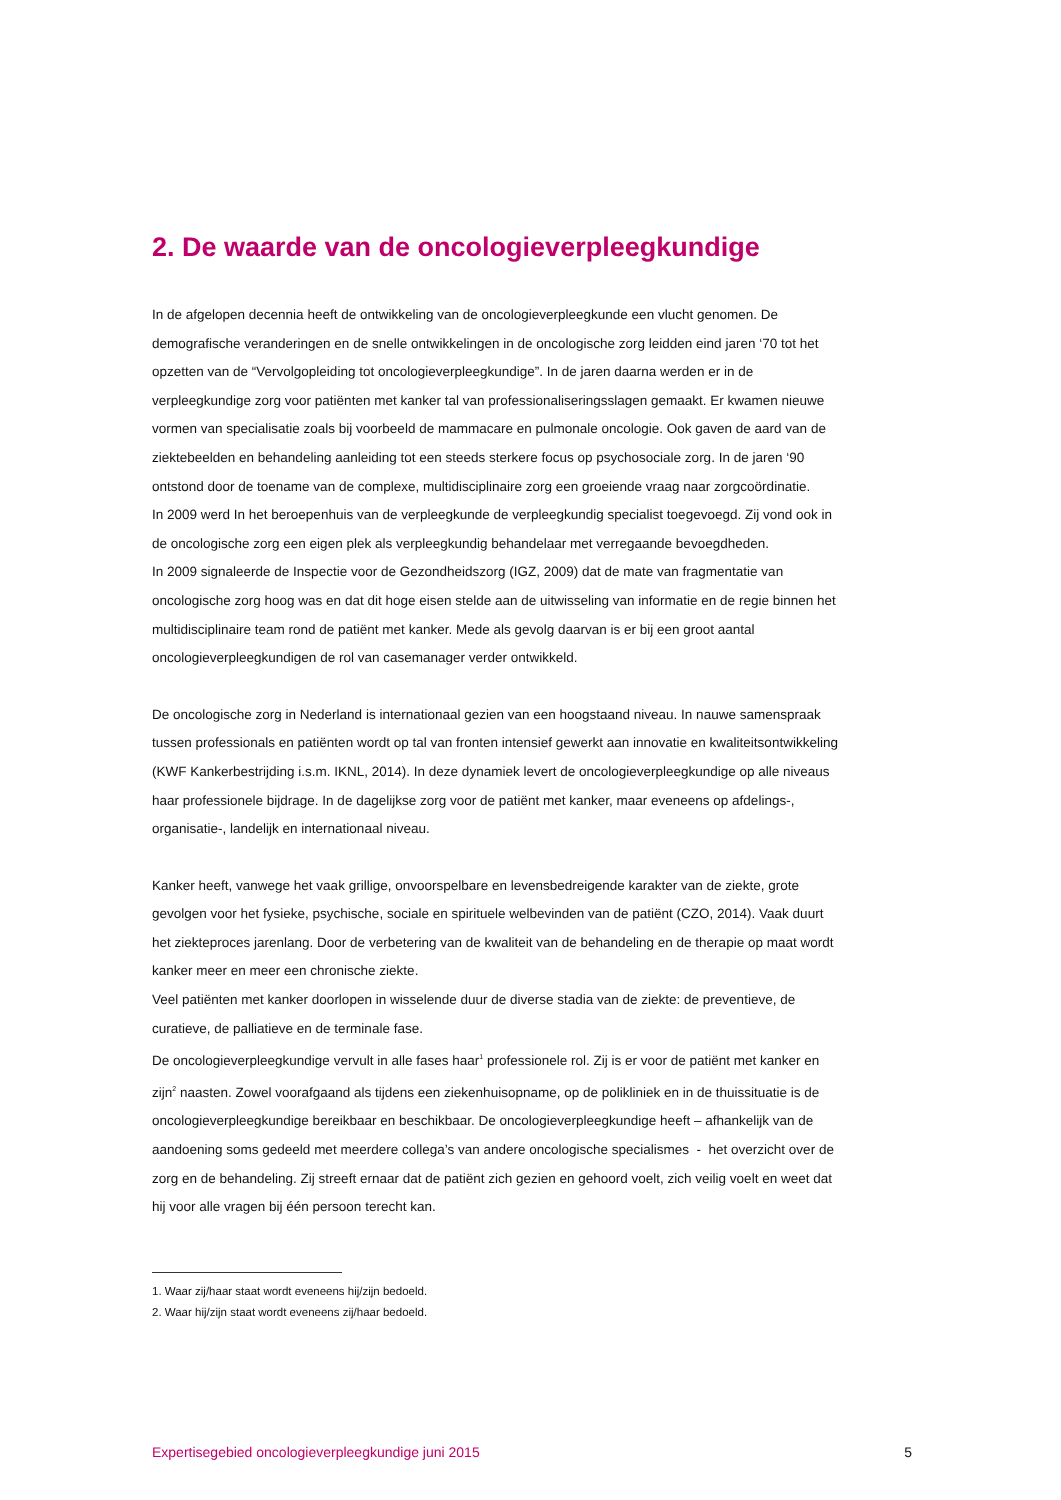2. De waarde van de oncologieverpleegkundige
In de afgelopen decennia heeft de ontwikkeling van de oncologieverpleegkunde een vlucht genomen. De demografische veranderingen en de snelle ontwikkelingen in de oncologische zorg leidden eind jaren ‘70 tot het opzetten van de “Vervolgopleiding tot oncologieverpleegkundige”. In de jaren daarna werden er in de verpleegkundige zorg voor patiënten met kanker tal van professionaliseringsslagen gemaakt. Er kwamen nieuwe vormen van specialisatie zoals bij voorbeeld de mammacare en pulmonale oncologie. Ook gaven de aard van de ziektebeelden en behandeling aanleiding tot een steeds sterkere focus op psychosociale zorg. In de jaren ‘90 ontstond door de toename van de complexe, multidisciplinaire zorg een groeiende vraag naar zorgcoördinatie.
In 2009 werd In het beroepenhuis van de verpleegkunde de verpleegkundig specialist toegevoegd. Zij vond ook in de oncologische zorg een eigen plek als verpleegkundig behandelaar met verregaande bevoegdheden.
In 2009 signaleerde de Inspectie voor de Gezondheidszorg (IGZ, 2009) dat de mate van fragmentatie van oncologische zorg hoog was en dat dit hoge eisen stelde aan de uitwisseling van informatie en de regie binnen het multidisciplinaire team rond de patiënt met kanker. Mede als gevolg daarvan is er bij een groot aantal oncologieverpleegkundigen de rol van casemanager verder ontwikkeld.
De oncologische zorg in Nederland is internationaal gezien van een hoogstaand niveau. In nauwe samenspraak tussen professionals en patiënten wordt op tal van fronten intensief gewerkt aan innovatie en kwaliteitsontwikkeling (KWF Kankerbestrijding i.s.m. IKNL, 2014). In deze dynamiek levert de oncologieverpleegkundige op alle niveaus haar professionele bijdrage. In de dagelijkse zorg voor de patiënt met kanker, maar eveneens op afdelings-, organisatie-, landelijk en internationaal niveau.
Kanker heeft, vanwege het vaak grillige, onvoorspelbare en levensbedreigende karakter van de ziekte, grote gevolgen voor het fysieke, psychische, sociale en spirituele welbevinden van de patiënt (CZO, 2014). Vaak duurt het ziekteproces jarenlang. Door de verbetering van de kwaliteit van de behandeling en de therapie op maat wordt kanker meer en meer een chronische ziekte.
Veel patiënten met kanker doorlopen in wisselende duur de diverse stadia van de ziekte: de preventieve, de curatieve, de palliatieve en de terminale fase.
De oncologieverpleegkundige vervult in alle fases haar<sup>1</sup> professionele rol. Zij is er voor de patiënt met kanker en zijn<sup>2</sup> naasten. Zowel voorafgaand als tijdens een ziekenhuisopname, op de polikliniek en in de thuissituatie is de oncologieverpleegkundige bereikbaar en beschikbaar. De oncologieverpleegkundige heeft – afhankelijk van de aandoening soms gedeeld met meerdere collega’s van andere oncologische specialismes - het overzicht over de zorg en de behandeling. Zij streeft ernaar dat de patiënt zich gezien en gehoord voelt, zich veilig voelt en weet dat hij voor alle vragen bij één persoon terecht kan.
1. Waar zij/haar staat wordt eveneens hij/zijn bedoeld.
2. Waar hij/zijn staat wordt eveneens zij/haar bedoeld.
Expertisegebied oncologieverpleegkundige juni 2015 5